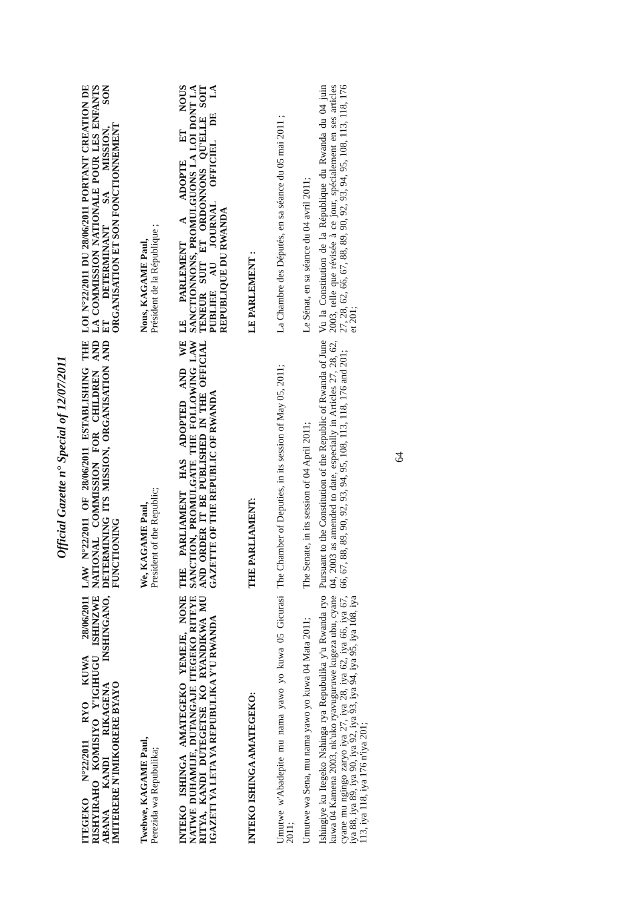Official Gazette n° Special of 12/07/2011
| ITEGEKO N°22/2011 RYO KUWA 28/06/2011 RISHYIRAHO KOMISIYO Y'IGIHUGU ISHINZWE ABANA KANDI RIKAGENA INSHINGANO, IMITERERE N'IMIKORERE BYAYO | LAW N°22/2011 OF 28/06/2011 ESTABLISHING THE NATIONAL COMMISSION FOR CHILDREN AND DETERMINING ITS MISSION, ORGANISATION AND FUNCTIONING | LOI N°22/2011 DU 28/06/2011 PORTANT CREATION DE LA COMMISSION NATIONALE POUR LES ENFANTS ET DETERMINANT SA MISSION, SON ORGANISATION ET SON FONCTIONNEMENT |
| Twebwe, KAGAME Paul, Perezida wa Repubulika; | We, KAGAME Paul, President of the Republic; | Nous, KAGAME Paul, Président de la République ; |
| INTEKO ISHINGA AMATEGEKO YEMEJE, NONE NATWE DUHAMIJE, DUTANGAJE ITEGEKO RITEYE RITYA, KANDI DUTEGETSE KO RYANDIKWA MU IGAZETI YA LETA YA REPUBULIKA Y'U RWANDA | THE PARLIAMENT HAS ADOPTED AND WE SANCTION, PROMULGATE THE FOLLOWING LAW AND ORDER IT BE PUBLISHED IN THE OFFICIAL GAZETTE OF THE REPUBLIC OF RWANDA | LE PARLEMENT A ADOPTE ET NOUS SANCTIONNONS, PROMULGUONS LA LOI DONT LA TENEUR SUIT ET ORDONNONS QU'ELLE SOIT PUBLIEE AU JOURNAL OFFICIEL DE LA REPUBLIQUE DU RWANDA |
| INTEKO ISHINGA AMATEGEKO: | THE PARLIAMENT: | LE PARLEMENT : |
| Umutwe w'Abadepite mu nama yawo yo kuwa 05 Gicurasi 2011; | The Chamber of Deputies, in its session of May 05, 2011; | La Chambre des Députés, en sa séance du 05 mai 2011 ; |
| Umutwe wa Sena, mu nama yawo yo kuwa 04 Mata 2011; | The Senate, in its session of 04 April 2011; | Le Sénat, en sa séance du 04 avril 2011; |
| Ishingiye ku Itegeko Nshinga rya Repubulika y'u Rwanda ryo kuwa 04 Kamena 2003, nk'uko ryavuguruwe kugeza ubu, cyane cyane mu ngingo zaryo iya 27, iya 28, iya 62, iya 66, iya 67, iya 88, iya 89, iya 90, iya 92, iya 93, iya 94, iya 95, iya 108, iya 113, iya 118, iya 176 n'iya 201; | Pursuant to the Constitution of the Republic of Rwanda of June 04, 2003 as amended to date, especially in Articles 27, 28, 62, 66, 67, 88, 89, 90, 92, 93, 94, 95, 108, 113, 118, 176 and 201; | Vu la Constitution de la République du Rwanda du 04 juin 2003, telle que révisée à ce jour, spécialement en ses articles 27, 28, 62, 66, 67, 88, 89, 90, 92, 93, 94, 95, 108, 113, 118, 176 et 201; |
64